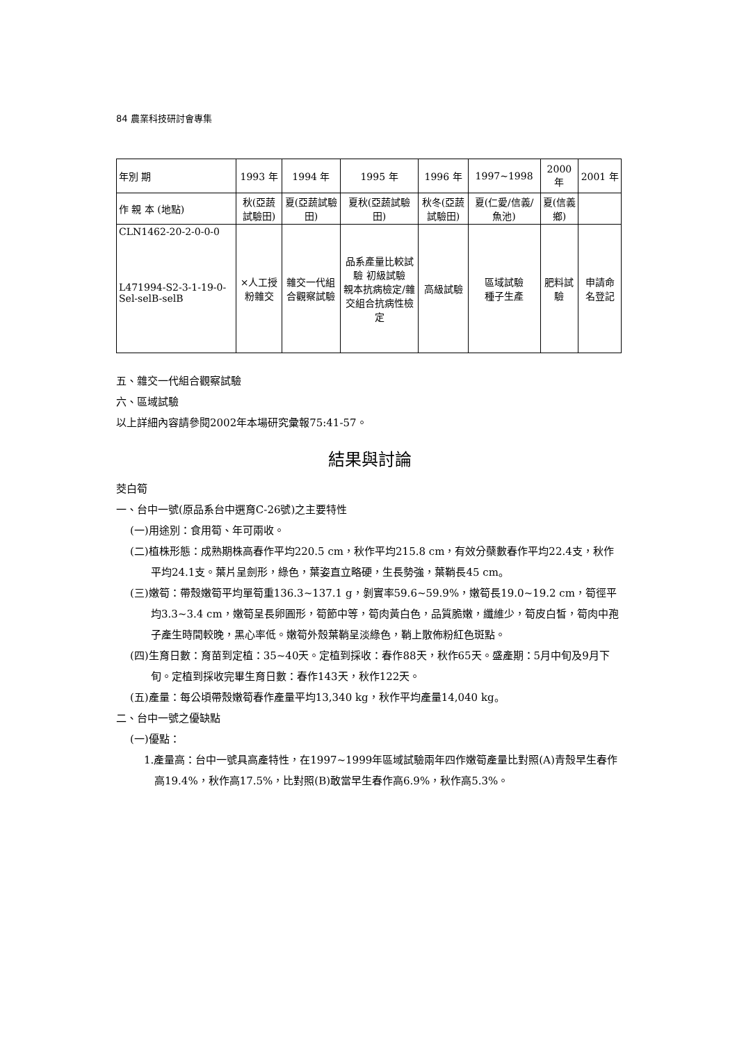84 農業科技研討會專集
| 年別 期 | 1993 年 | 1994 年 | 1995 年 | 1996 年 | 1997~1998 | 2000 年 | 2001 年 |
| --- | --- | --- | --- | --- | --- | --- | --- |
| 作 親 本 (地點) | 秋(亞蔬試驗田) | 夏(亞蔬試驗田) | 夏秋(亞蔬試驗田) | 秋冬(亞蔬試驗田) | 夏(仁愛/信義/魚池) | 夏(信義鄉) | |
| CLN1462-20-2-0-0-0 L471994-S2-3-1-19-0- Sel-selB-selB | ×人工授粉雜交 | 雜交一代組合觀察試驗 | 品系產量比較試驗 初級試驗 親本抗病檢定/雜交組合抗病性檢定 | 高級試驗 | 區域試驗 種子生產 | 肥料試驗 | 申請命名登記 |
五、雜交一代組合觀察試驗
六、區域試驗
以上詳細內容請參閱2002年本場研究彙報75:41-57。
結果與討論
茭白筍
一、台中一號(原品系台中選育C-26號)之主要特性
(一)用途別：食用筍、年可兩收。
(二)植株形態：成熟期株高春作平均220.5 cm，秋作平均215.8 cm，有效分蘗數春作平均22.4支，秋作平均24.1支。葉片呈劍形，綠色，葉姿直立略硬，生長勢強，葉鞘長45 cm。
(三)嫩筍：帶殼嫩筍平均單筍重136.3~137.1 g，剝實率59.6~59.9%，嫩筍長19.0~19.2 cm，筍徑平均3.3~3.4 cm，嫩筍呈長卵圓形，筍節中等，筍肉黃白色，品質脆嫩，纖維少，筍皮白皙，筍肉中孢子產生時間較晚，黑心率低。嫩筍外殼葉鞘呈淡綠色，鞘上散佈粉紅色斑點。
(四)生育日數：育苗到定植：35~40天。定植到採收：春作88天，秋作65天。盛產期：5月中旬及9月下旬。定植到採收完畢生育日數：春作143天，秋作122天。
(五)產量：每公頃帶殼嫩筍春作產量平均13,340 kg，秋作平均產量14,040 kg。
二、台中一號之優缺點
(一)優點：
1.產量高：台中一號具高產特性，在1997~1999年區域試驗兩年四作嫩筍產量比對照(A)青殼早生春作高19.4%，秋作高17.5%，比對照(B)敢當早生春作高6.9%，秋作高5.3%。